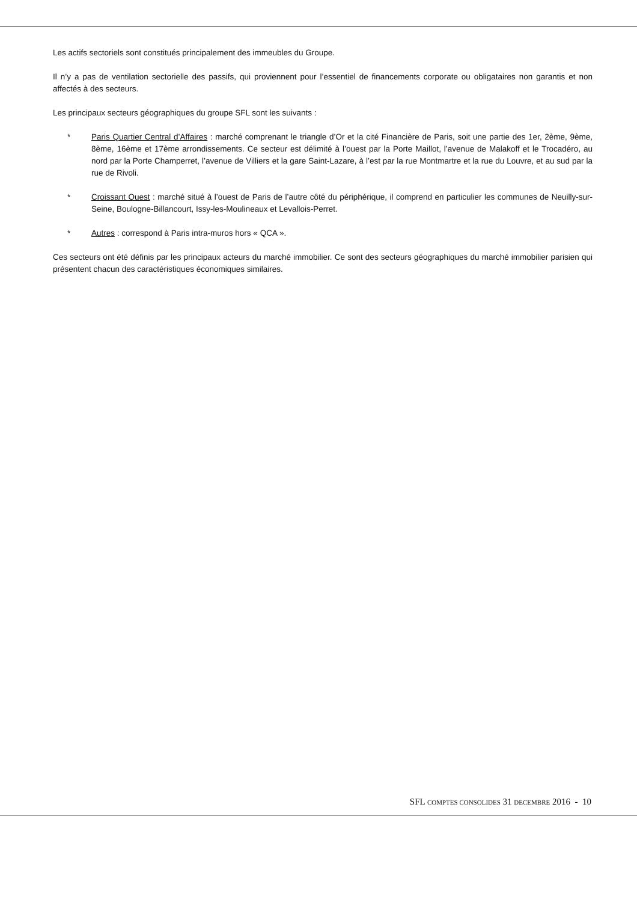Les actifs sectoriels sont constitués principalement des immeubles du Groupe.
Il n’y a pas de ventilation sectorielle des passifs, qui proviennent pour l’essentiel de financements corporate ou obligataires non garantis et non affectés à des secteurs.
Les principaux secteurs géographiques du groupe SFL sont les suivants :
* Paris Quartier Central d’Affaires : marché comprenant le triangle d’Or et la cité Financière de Paris, soit une partie des 1er, 2ème, 9ème, 8ème, 16ème et 17ème arrondissements. Ce secteur est délimité à l’ouest par la Porte Maillot, l’avenue de Malakoff et le Trocadéro, au nord par la Porte Champerret, l’avenue de Villiers et la gare Saint-Lazare, à l’est par la rue Montmartre et la rue du Louvre, et au sud par la rue de Rivoli.
* Croissant Ouest : marché situé à l’ouest de Paris de l’autre côté du périphérique, il comprend en particulier les communes de Neuilly-sur-Seine, Boulogne-Billancourt, Issy-les-Moulineaux et Levallois-Perret.
* Autres : correspond à Paris intra-muros hors « QCA ».
Ces secteurs ont été définis par les principaux acteurs du marché immobilier. Ce sont des secteurs géographiques du marché immobilier parisien qui présentent chacun des caractéristiques économiques similaires.
SFL COMPTES CONSOLIDES 31 DECEMBRE 2016 - 10